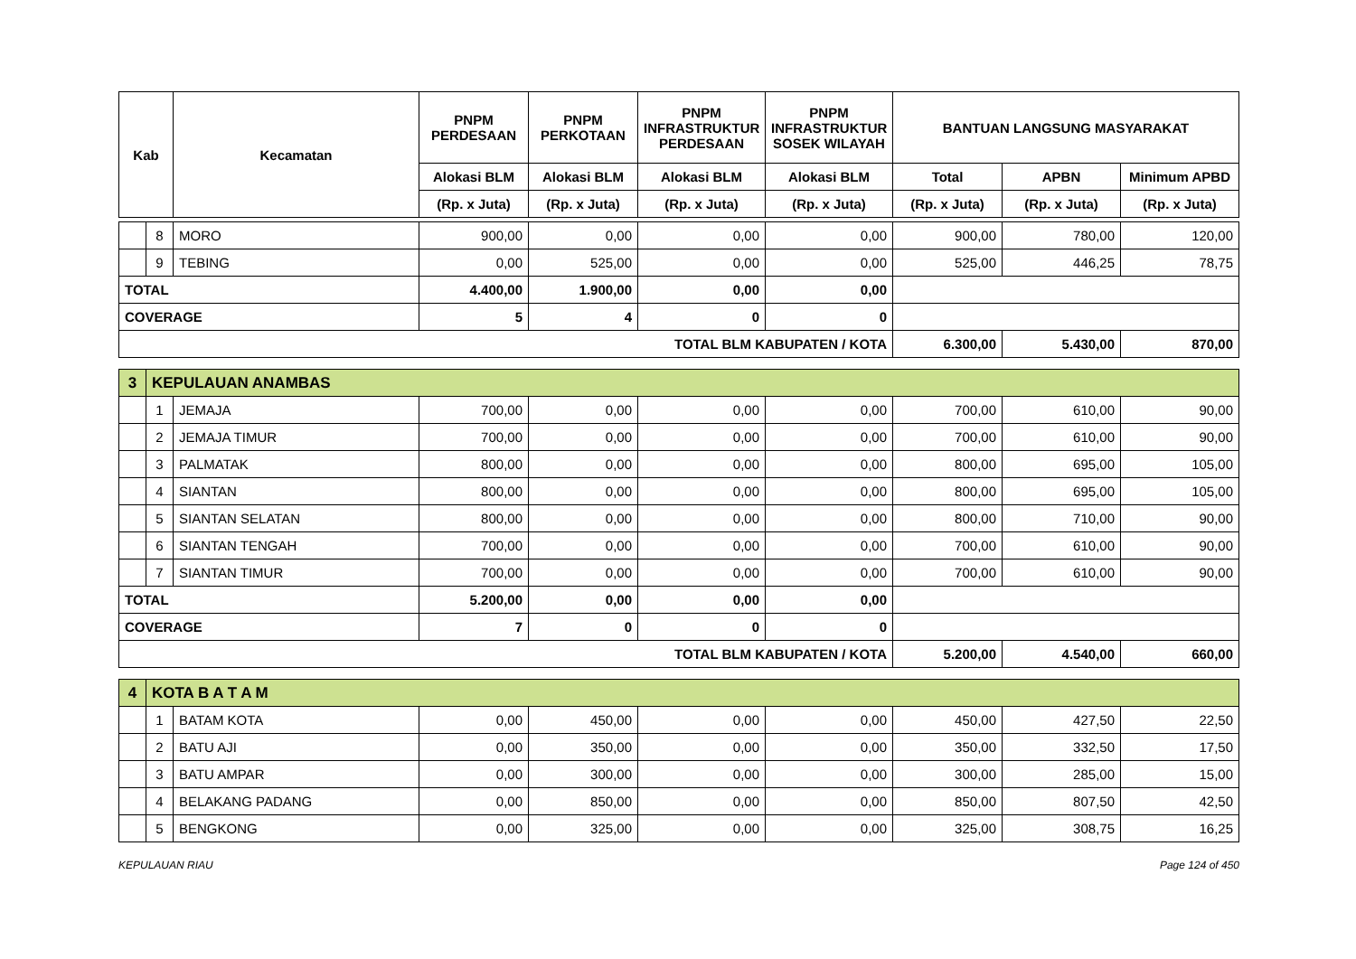| Kab | | Kecamatan | PNPM PERDESAAN | PNPM PERKOTAAN | PNPM INFRASTRUKTUR PERDESAAN | PNPM INFRASTRUKTUR SOSEK WILAYAH | BANTUAN LANGSUNG MASYARAKAT | | |
| --- | --- | --- | --- | --- | --- | --- | --- | --- | --- |
| | | | Alokasi BLM | Alokasi BLM | Alokasi BLM | Alokasi BLM | Total | APBN | Minimum APBD |
| | | | (Rp. x Juta) | (Rp. x Juta) | (Rp. x Juta) | (Rp. x Juta) | (Rp. x Juta) | (Rp. x Juta) | (Rp. x Juta) |
| | 8 | MORO | 900,00 | 0,00 | 0,00 | 0,00 | 900,00 | 780,00 | 120,00 |
| | 9 | TEBING | 0,00 | 525,00 | 0,00 | 0,00 | 525,00 | 446,25 | 78,75 |
| TOTAL | | | 4.400,00 | 1.900,00 | 0,00 | 0,00 | | | |
| COVERAGE | | | 5 | 4 | 0 | 0 | | | |
| TOTAL BLM KABUPATEN / KOTA | | | | | | | 6.300,00 | 5.430,00 | 870,00 |
| 3 | KEPULAUAN ANAMBAS | | | | | | | | |
| | 1 | JEMAJA | 700,00 | 0,00 | 0,00 | 0,00 | 700,00 | 610,00 | 90,00 |
| | 2 | JEMAJA TIMUR | 700,00 | 0,00 | 0,00 | 0,00 | 700,00 | 610,00 | 90,00 |
| | 3 | PALMATAK | 800,00 | 0,00 | 0,00 | 0,00 | 800,00 | 695,00 | 105,00 |
| | 4 | SIANTAN | 800,00 | 0,00 | 0,00 | 0,00 | 800,00 | 695,00 | 105,00 |
| | 5 | SIANTAN SELATAN | 800,00 | 0,00 | 0,00 | 0,00 | 800,00 | 710,00 | 90,00 |
| | 6 | SIANTAN TENGAH | 700,00 | 0,00 | 0,00 | 0,00 | 700,00 | 610,00 | 90,00 |
| | 7 | SIANTAN TIMUR | 700,00 | 0,00 | 0,00 | 0,00 | 700,00 | 610,00 | 90,00 |
| TOTAL | | | 5.200,00 | 0,00 | 0,00 | 0,00 | | | |
| COVERAGE | | | 7 | 0 | 0 | 0 | | | |
| TOTAL BLM KABUPATEN / KOTA | | | | | | | 5.200,00 | 4.540,00 | 660,00 |
| 4 | KOTA B A T A M | | | | | | | | |
| | 1 | BATAM KOTA | 0,00 | 450,00 | 0,00 | 0,00 | 450,00 | 427,50 | 22,50 |
| | 2 | BATU AJI | 0,00 | 350,00 | 0,00 | 0,00 | 350,00 | 332,50 | 17,50 |
| | 3 | BATU AMPAR | 0,00 | 300,00 | 0,00 | 0,00 | 300,00 | 285,00 | 15,00 |
| | 4 | BELAKANG PADANG | 0,00 | 850,00 | 0,00 | 0,00 | 850,00 | 807,50 | 42,50 |
| | 5 | BENGKONG | 0,00 | 325,00 | 0,00 | 0,00 | 325,00 | 308,75 | 16,25 |
KEPULAUAN RIAU Page 124 of 450